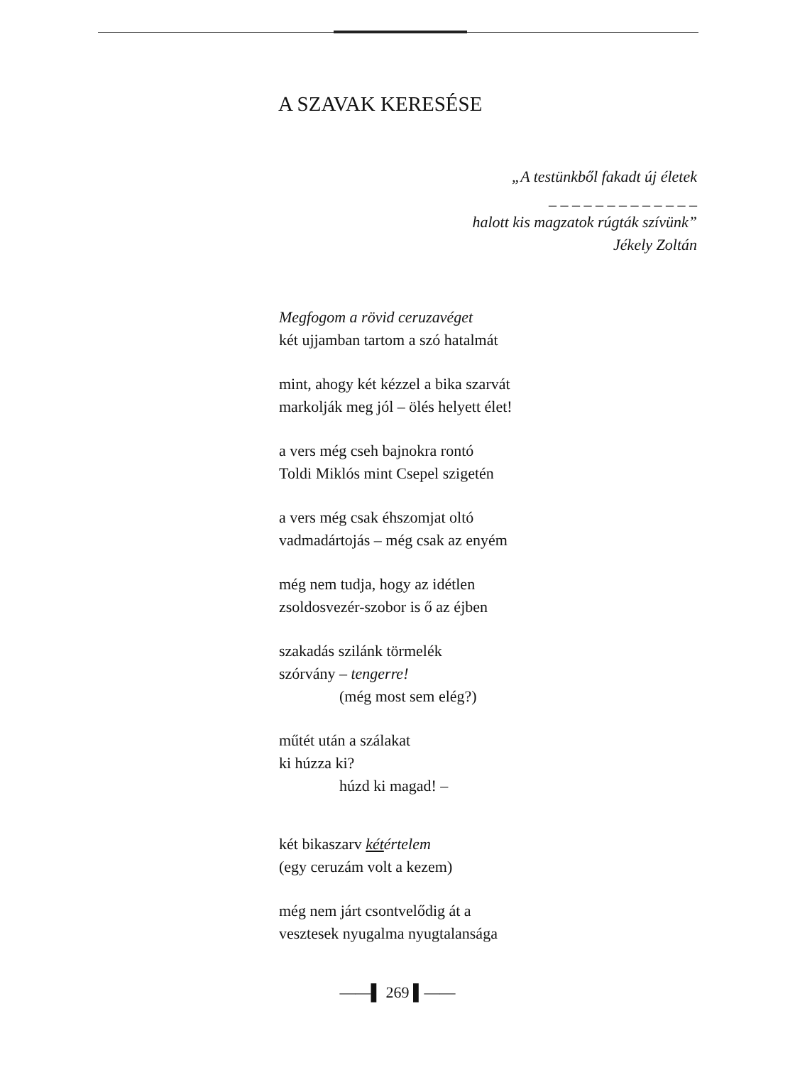A SZAVAK KERESÉSE
„A testünkből fakadt új életek
_ _ _ _ _ _ _ _ _ _ _ _ _
halott kis magzatok rúgták szívünk”
Jékely Zoltán
Megfogom a rövid ceruzavéget
két ujjamban tartom a szó hatalmát
mint, ahogy két kézzel a bika szarvát
markolják meg jól – ölés helyett élet!
a vers még cseh bajnokra rontó
Toldi Miklós mint Csepel szigetén
a vers még csak éhszomjat oltó
vadmadártojás – még csak az enyém
még nem tudja, hogy az idétlen
zsoldosvezér-szobor is ő az éjben
szakadás szilánk törmelék
szórvány – tengerre!
(még most sem elég?)
műtét után a szálakat
ki húzza ki?
húzd ki magad! –
két bikaszarv kétértelem
(egy ceruzám volt a kezem)
még nem járt csontvelődig át a
vesztesek nyugalma nyugtalansága
——▌ 269 ▌——